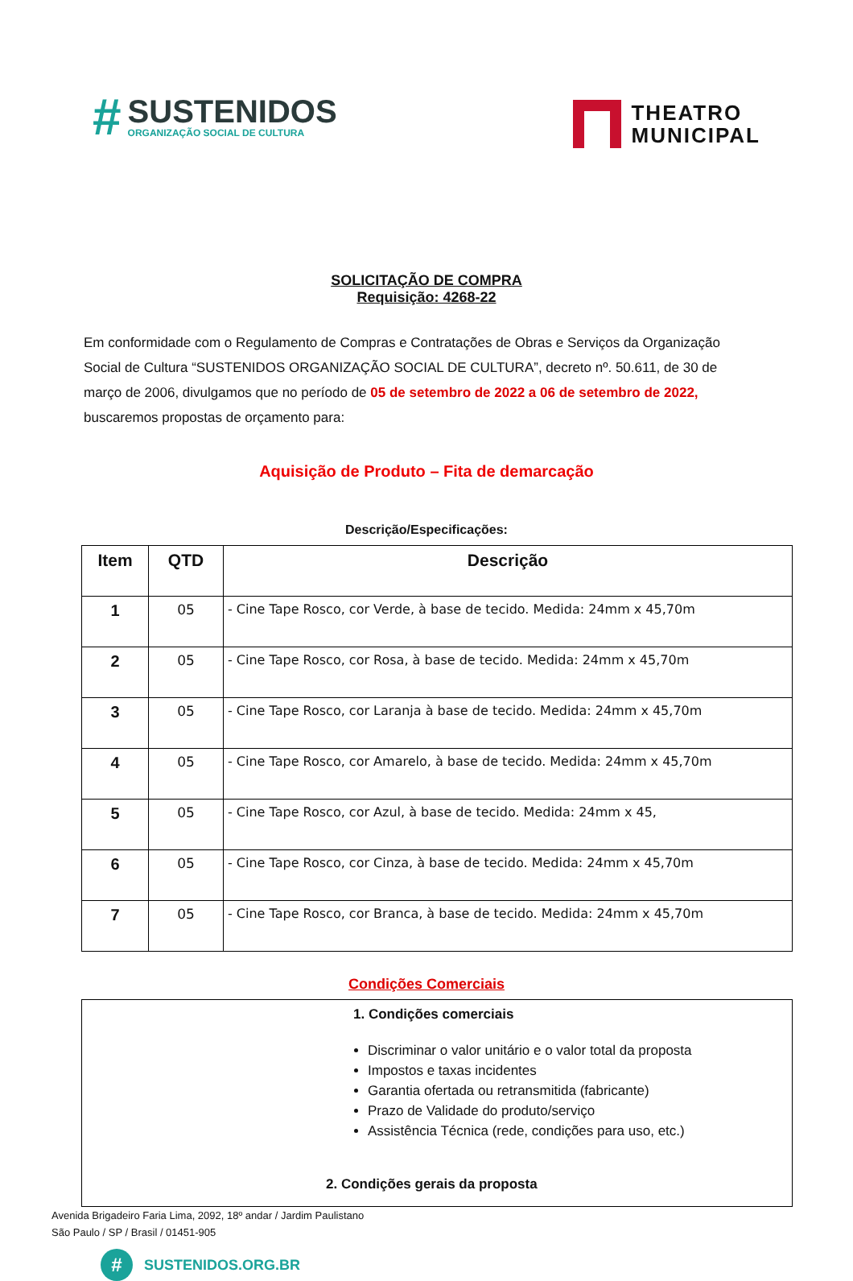#
SUSTENIDOS
ORGANIZAÇÃO SOCIAL DE CULTURA
THEATRO
MUNICIPAL
SOLICITAÇÃO DE COMPRA
Requisição: 4268-22
Em conformidade com o Regulamento de Compras e Contratações de Obras e Serviços da Organização Social de Cultura “SUSTENIDOS ORGANIZAÇÃO SOCIAL DE CULTURA”, decreto nº. 50.611, de 30 de março de 2006, divulgamos que no período de 05 de setembro de 2022 a 06 de setembro de 2022, buscaremos propostas de orçamento para:
Aquisição de Produto – Fita de demarcação
Descrição/Especificações:
| Item | QTD | Descrição |
| --- | --- | --- |
| 1 | 05 | - Cine Tape Rosco, cor Verde, à base de tecido. Medida: 24mm x 45,70m |
| 2 | 05 | - Cine Tape Rosco, cor Rosa, à base de tecido. Medida: 24mm x 45,70m |
| 3 | 05 | - Cine Tape Rosco, cor Laranja à base de tecido. Medida: 24mm x 45,70m |
| 4 | 05 | - Cine Tape Rosco, cor Amarelo, à base de tecido. Medida: 24mm x 45,70m |
| 5 | 05 | - Cine Tape Rosco, cor Azul, à base de tecido. Medida: 24mm x 45, |
| 6 | 05 | - Cine Tape Rosco, cor Cinza, à base de tecido. Medida: 24mm x 45,70m |
| 7 | 05 | - Cine Tape Rosco, cor Branca, à base de tecido. Medida: 24mm x 45,70m |
Condições Comerciais
1. Condições comerciais
Discriminar o valor unitário e o valor total da proposta
Impostos e taxas incidentes
Garantia ofertada ou retransmitida (fabricante)
Prazo de Validade do produto/serviço
Assistência Técnica (rede, condições para uso, etc.)
2. Condições gerais da proposta
Avenida Brigadeiro Faria Lima, 2092, 18º andar / Jardim Paulistano
São Paulo / SP / Brasil / 01451-905
# SUSTENIDOS.ORG.BR